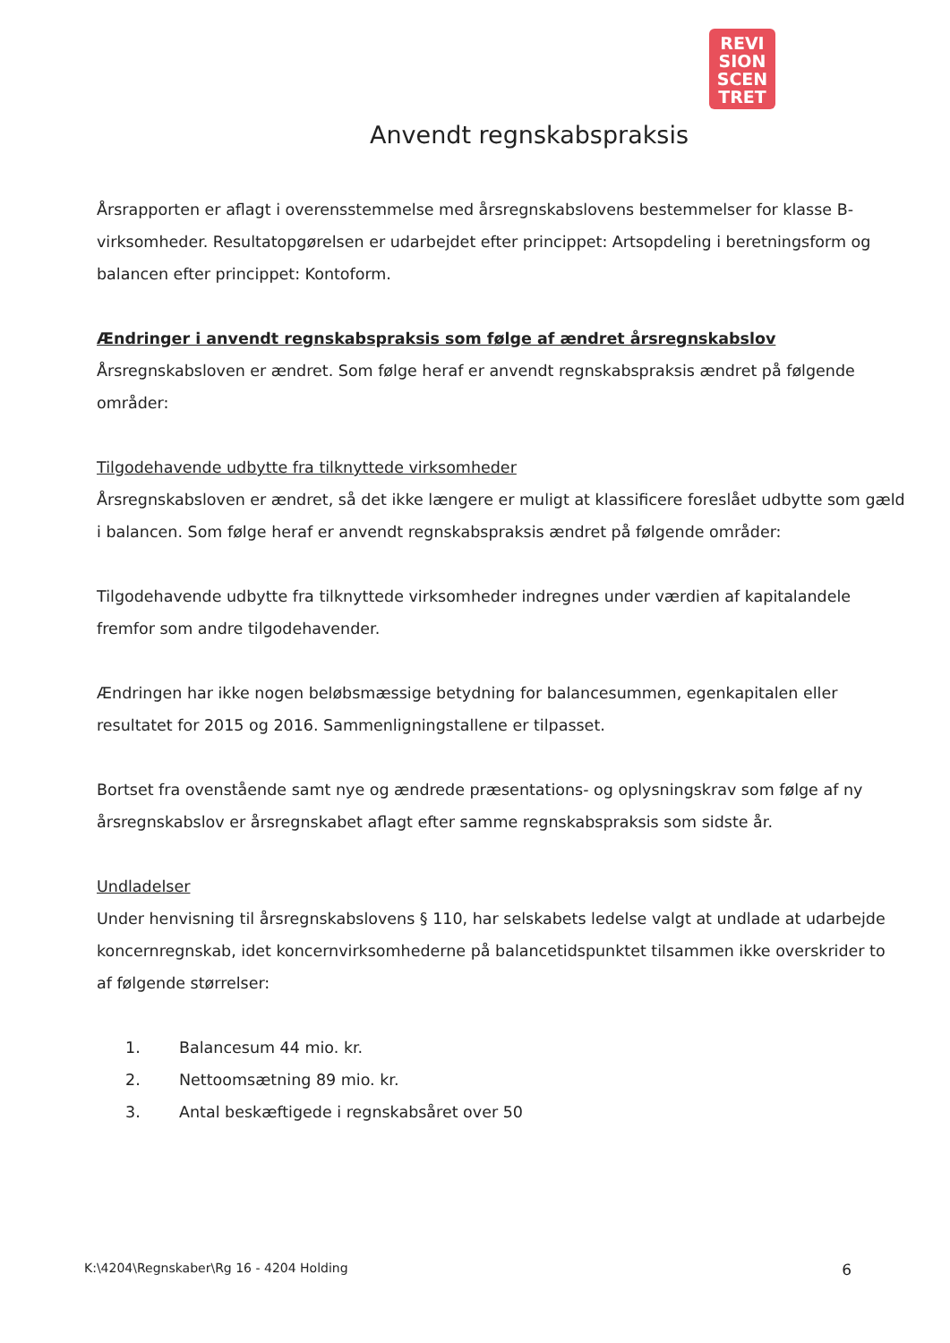REVI
SION
SCEN
TRET
Anvendt regnskabspraksis
Årsrapporten er aflagt i overensstemmelse med årsregnskabslovens bestemmelser for klasse B-virksomheder. Resultatopgørelsen er udarbejdet efter princippet: Artsopdeling i beretningsform og balancen efter princippet: Kontoform.
Ændringer i anvendt regnskabspraksis som følge af ændret årsregnskabslov
Årsregnskabsloven er ændret. Som følge heraf er anvendt regnskabspraksis ændret på følgende områder:
Tilgodehavende udbytte fra tilknyttede virksomheder
Årsregnskabsloven er ændret, så det ikke længere er muligt at klassificere foreslået udbytte som gæld i balancen. Som følge heraf er anvendt regnskabspraksis ændret på følgende områder:
Tilgodehavende udbytte fra tilknyttede virksomheder indregnes under værdien af kapitalandele fremfor som andre tilgodehavender.
Ændringen har ikke nogen beløbsmæssige betydning for balancesummen, egenkapitalen eller resultatet for 2015 og 2016. Sammenligningstallene er tilpasset.
Bortset fra ovenstående samt nye og ændrede præsentations- og oplysningskrav som følge af ny årsregnskabslov er årsregnskabet aflagt efter samme regnskabspraksis som sidste år.
Undladelser
Under henvisning til årsregnskabslovens § 110, har selskabets ledelse valgt at undlade at udarbejde koncernregnskab, idet koncernvirksomhederne på balancetidspunktet tilsammen ikke overskrider to af følgende størrelser:
1. Balancesum 44 mio. kr.
2. Nettoomsætning 89 mio. kr.
3. Antal beskæftigede i regnskabsåret over 50
K:\4204\Regnskaber\Rg 16 - 4204 Holding 6